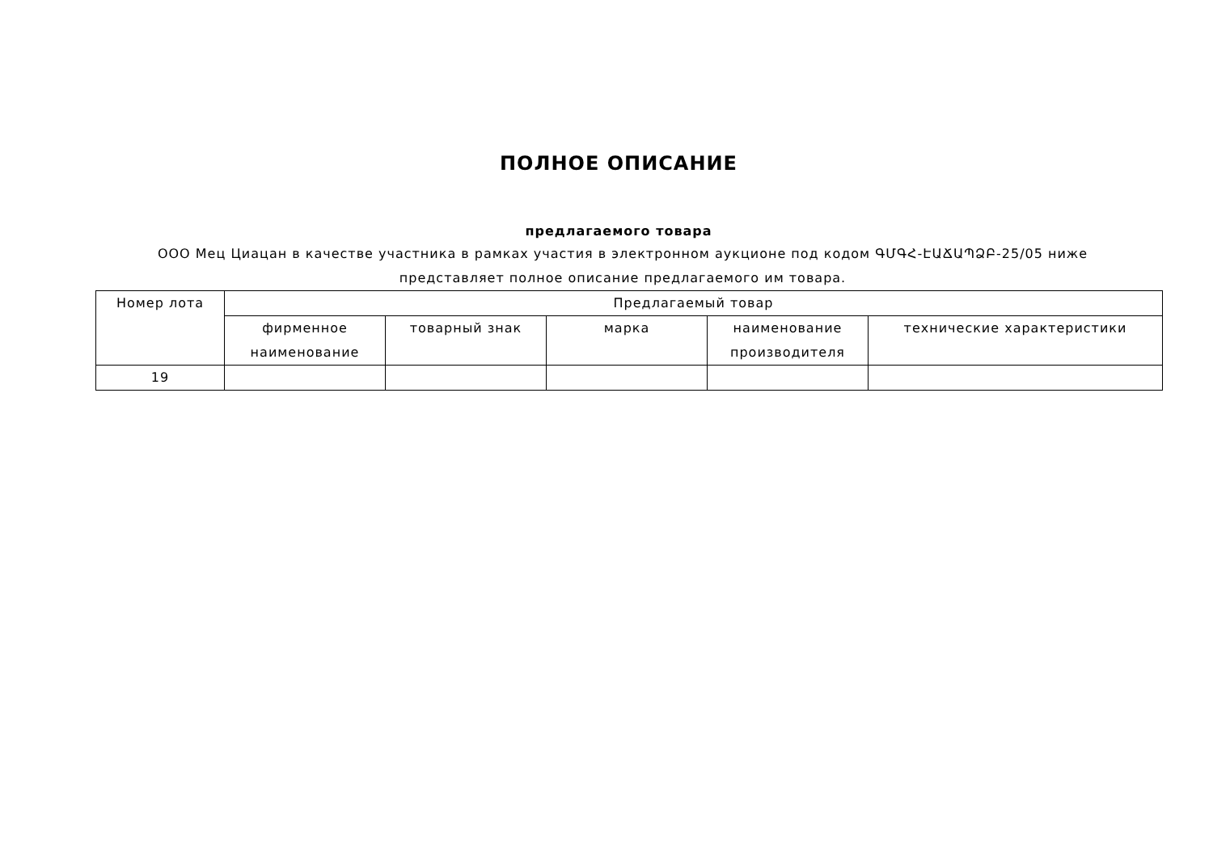ПОЛНОЕ ОПИСАНИЕ
предлагаемого товара
ООО Мец Циацан в качестве участника в рамках участия в электронном аукционе под кодом ԳՄԳՀ-ԷԱՃԱՊՁԲ-25/05 ниже представляет полное описание предлагаемого им товара.
| Номер лота | Предлагаемый товар | | | | |
| --- | --- | --- | --- | --- | --- |
| | фирменное наименование | товарный знак | марка | наименование производителя | технические характеристики |
| 19 | | | | | |